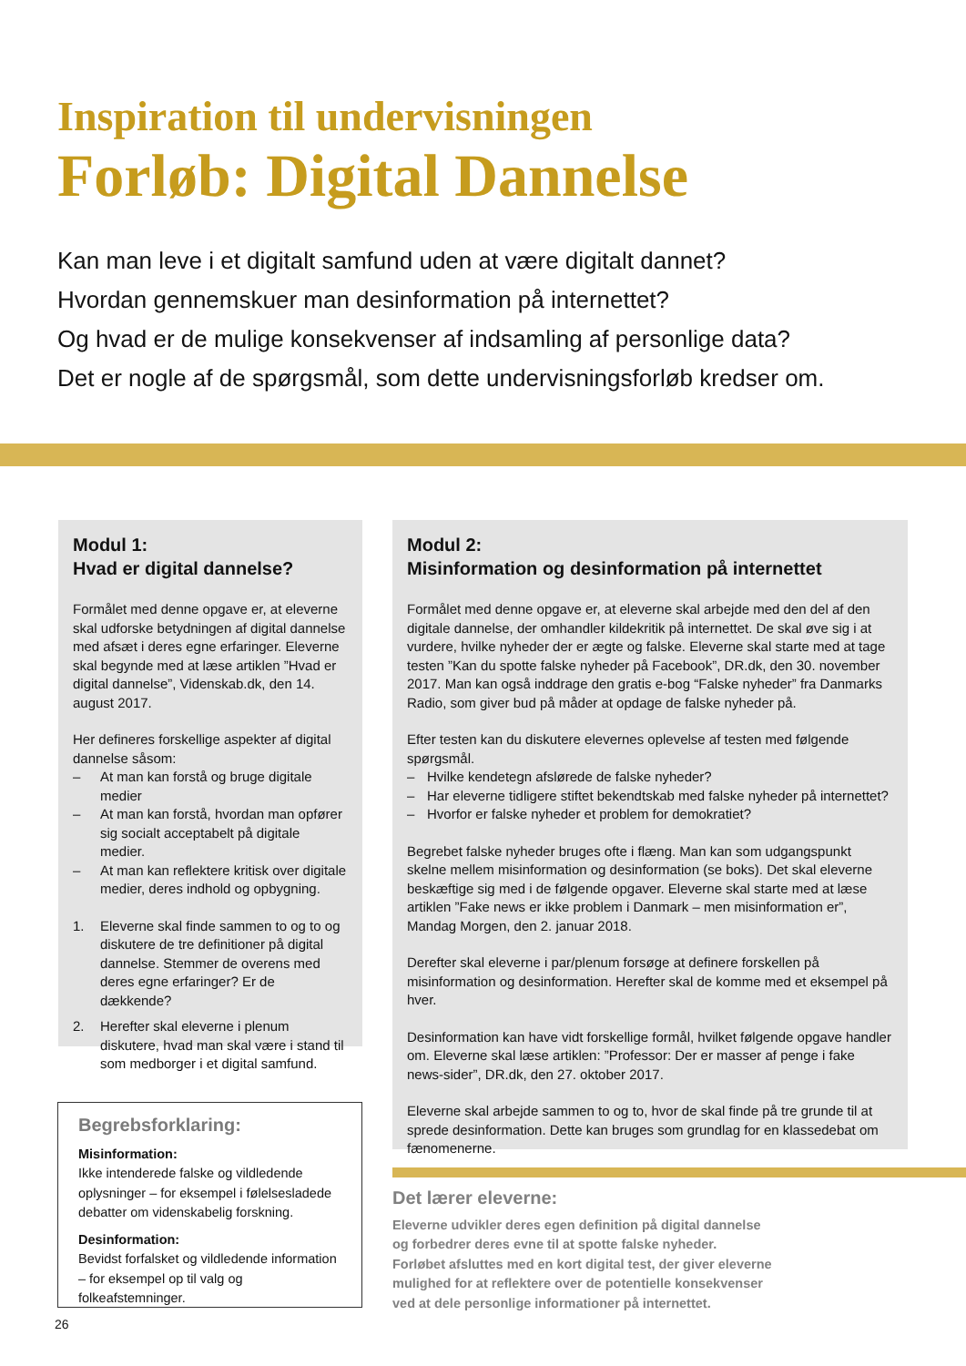Inspiration til undervisningen
Forløb: Digital Dannelse
Kan man leve i et digitalt samfund uden at være digitalt dannet?
Hvordan gennemskuer man desinformation på internettet?
Og hvad er de mulige konsekvenser af indsamling af personlige data?
Det er nogle af de spørgsmål, som dette undervisningsforløb kredser om.
Modul 1:
Hvad er digital dannelse?
Formålet med denne opgave er, at eleverne skal udforske betydningen af digital dannelse med afsæt i deres egne erfaringer. Eleverne skal begynde med at læse artiklen ”Hvad er digital dannelse”, Videnskab.dk, den 14. august 2017.
Her defineres forskellige aspekter af digital dannelse såsom:
– At man kan forstå og bruge digitale medier
– At man kan forstå, hvordan man opfører sig socialt acceptabelt på digitale medier.
– At man kan reflektere kritisk over digitale medier, deres indhold og opbygning.
1. Eleverne skal finde sammen to og to og diskutere de tre definitioner på digital dannelse. Stemmer de overens med deres egne erfaringer? Er de dækkende?
2. Herefter skal eleverne i plenum diskutere, hvad man skal være i stand til som medborger i et digital samfund.
Modul 2:
Misinformation og desinformation på internettet
Formålet med denne opgave er, at eleverne skal arbejde med den del af den digitale dannelse, der omhandler kildekritik på internettet. De skal øve sig i at vurdere, hvilke nyheder der er ægte og falske. Eleverne skal starte med at tage testen ”Kan du spotte falske nyheder på Facebook”, DR.dk, den 30. november 2017. Man kan også inddrage den gratis e-bog “Falske nyheder” fra Danmarks Radio, som giver bud på måder at opdage de falske nyheder på.
Efter testen kan du diskutere elevernes oplevelse af testen med følgende spørgsmål.
– Hvilke kendetegn afslørede de falske nyheder?
– Har eleverne tidligere stiftet bekendtskab med falske nyheder på internettet?
– Hvorfor er falske nyheder et problem for demokratiet?
Begrebet falske nyheder bruges ofte i flæng. Man kan som udgangspunkt skelne mellem misinformation og desinformation (se boks). Det skal eleverne beskæftige sig med i de følgende opgaver. Eleverne skal starte med at læse artiklen ”Fake news er ikke problem i Danmark – men misinformation er”, Mandag Morgen, den 2. januar 2018.
Derefter skal eleverne i par/plenum forsøge at definere forskellen på misinformation og desinformation. Herefter skal de komme med et eksempel på hver.
Desinformation kan have vidt forskellige formål, hvilket følgende opgave handler om. Eleverne skal læse artiklen: ”Professor: Der er masser af penge i fake news-sider”, DR.dk, den 27. oktober 2017.
Eleverne skal arbejde sammen to og to, hvor de skal finde på tre grunde til at sprede desinformation. Dette kan bruges som grundlag for en klassedebat om fænomenerne.
Begrebsforklaring:
Misinformation:
Ikke intenderede falske og vildledende oplysninger – for eksempel i følelsesladede debatter om videnskabelig forskning.
Desinformation:
Bevidst forfalsket og vildledende information – for eksempel op til valg og folkeafstemninger.
Det lærer eleverne:
Eleverne udvikler deres egen definition på digital dannelse
og forbedrer deres evne til at spotte falske nyheder.
Forløbet afsluttes med en kort digital test, der giver eleverne
mulighed for at reflektere over de potentielle konsekvenser
ved at dele personlige informationer på internettet.
26